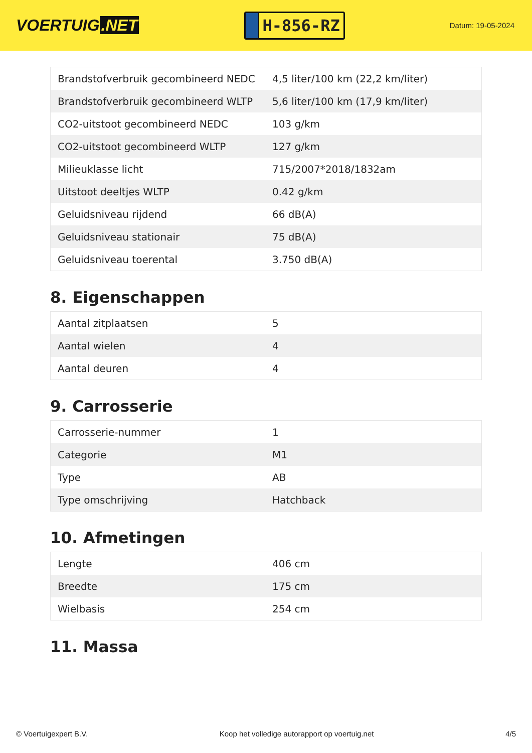VOERTUIG.NET
H-856-RZ
Datum: 19-05-2024
| Brandstofverbruik gecombineerd NEDC | 4,5 liter/100 km (22,2 km/liter) |
| Brandstofverbruik gecombineerd WLTP | 5,6 liter/100 km (17,9 km/liter) |
| CO2-uitstoot gecombineerd NEDC | 103 g/km |
| CO2-uitstoot gecombineerd WLTP | 127 g/km |
| Milieuklasse licht | 715/2007*2018/1832am |
| Uitstoot deeltjes WLTP | 0.42 g/km |
| Geluidsniveau rijdend | 66 dB(A) |
| Geluidsniveau stationair | 75 dB(A) |
| Geluidsniveau toerental | 3.750 dB(A) |
8. Eigenschappen
| Aantal zitplaatsen | 5 |
| Aantal wielen | 4 |
| Aantal deuren | 4 |
9. Carrosserie
| Carrosserie-nummer | 1 |
| Categorie | M1 |
| Type | AB |
| Type omschrijving | Hatchback |
10. Afmetingen
| Lengte | 406 cm |
| Breedte | 175 cm |
| Wielbasis | 254 cm |
11. Massa
© Voertuigexpert B.V. Koop het volledige autorapport op voertuig.net 4/5